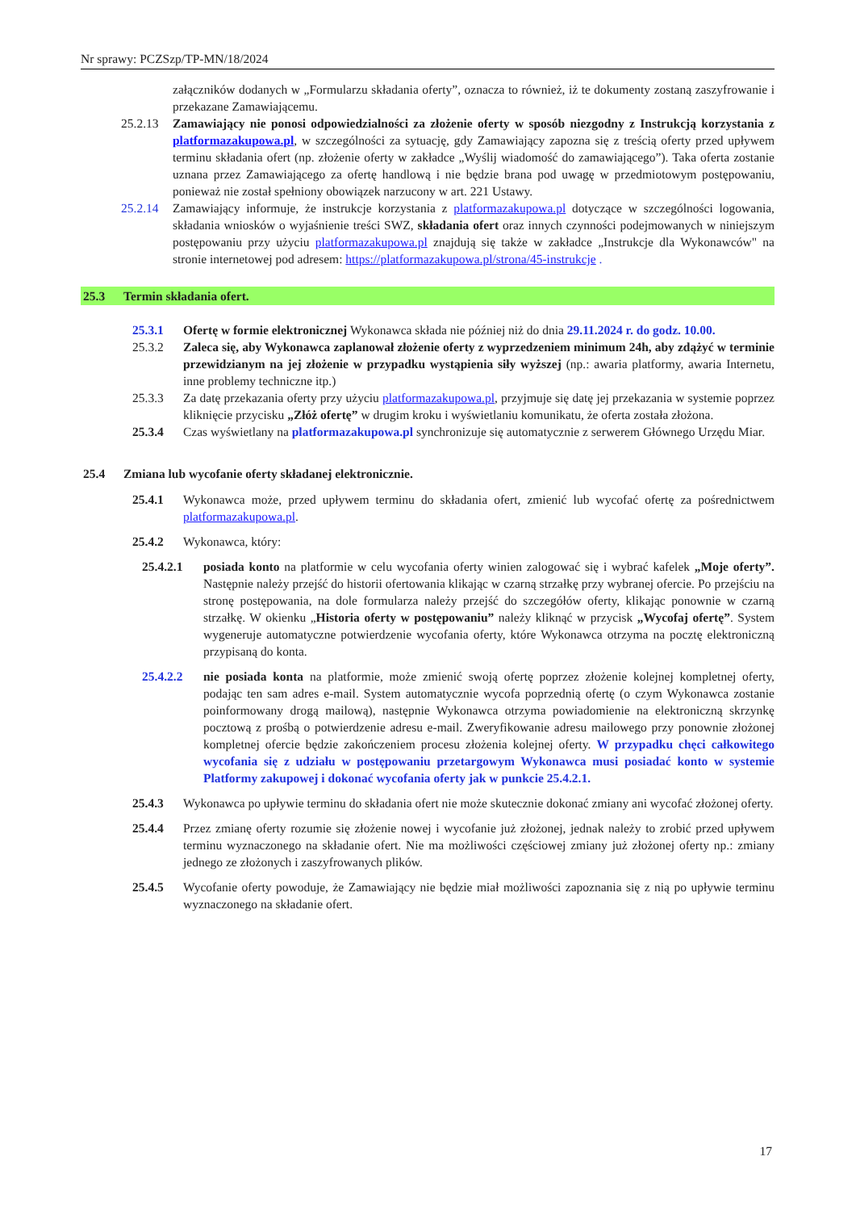Nr sprawy: PCZSzp/TP-MN/18/2024
załączników dodanych w „Formularzu składania oferty”, oznacza to również, iż te dokumenty zostaną zaszyfrowanie i przekazane Zamawiającemu.
25.2.13
Zamawiający nie ponosi odpowiedzialności za złożenie oferty w sposób niezgodny z Instrukcją korzystania z platformazakupowa.pl, w szczególności za sytuację, gdy Zamawiający zapozna się z treścią oferty przed upływem terminu składania ofert (np. złożenie oferty w zakładce „Wyślij wiadomość do zamawiającego”). Taka oferta zostanie uznana przez Zamawiającego za ofertę handlową i nie będzie brana pod uwagę w przedmiotowym postępowaniu, ponieważ nie został spełniony obowiązek narzucony w art. 221 Ustawy.
25.2.14
Zamawiający informuje, że instrukcje korzystania z platformazakupowa.pl dotyczące w szczególności logowania, składania wniosków o wyjaśnienie treści SWZ, składania ofert oraz innych czynności podejmowanych w niniejszym postępowaniu przy użyciu platformazakupowa.pl znajdują się także w zakładce „Instrukcje dla Wykonawców" na stronie internetowej pod adresem: https://platformazakupowa.pl/strona/45-instrukcje .
25.3 Termin składania ofert.
25.3.1 Ofertę w formie elektronicznej Wykonawca składa nie później niż do dnia 29.11.2024 r. do godz. 10.00.
25.3.2 Zaleca się, aby Wykonawca zaplanował złożenie oferty z wyprzedzeniem minimum 24h, aby zdążyć w terminie przewidzianym na jej złożenie w przypadku wystąpienia siły wyższej (np.: awaria platformy, awaria Internetu, inne problemy techniczne itp.)
25.3.3 Za datę przekazania oferty przy użyciu platformazakupowa.pl, przyjmuje się datę jej przekazania w systemie poprzez kliknięcie przycisku „Złóż ofertę” w drugim kroku i wyświetlaniu komunikatu, że oferta została złożona.
25.3.4 Czas wyświetlany na platformazakupowa.pl synchronizuje się automatycznie z serwerem Głównego Urzędu Miar.
25.4 Zmiana lub wycofanie oferty składanej elektronicznie.
25.4.1 Wykonawca może, przed upływem terminu do składania ofert, zmienić lub wycofać ofertę za pośrednictwem platformazakupowa.pl.
25.4.2 Wykonawca, który:
25.4.2.1 posiada konto na platformie w celu wycofania oferty winien zalogować się i wybrać kafelek „Moje oferty”. Następnie należy przejść do historii ofertowania klikając w czarną strzałkę przy wybranej ofercie. Po przejściu na stronę postępowania, na dole formularza należy przejść do szczegółów oferty, klikając ponownie w czarną strzałkę. W okienku „Historia oferty w postępowaniu” należy kliknąć w przycisk „Wycofaj ofertę”. System wygeneruje automatyczne potwierdzenie wycofania oferty, które Wykonawca otrzyma na pocztę elektroniczną przypisaną do konta.
25.4.2.2 nie posiada konta na platformie, może zmienić swoją ofertę poprzez złożenie kolejnej kompletnej oferty, podając ten sam adres e-mail. System automatycznie wycofa poprzednią ofertę (o czym Wykonawca zostanie poinformowany drogą mailową), następnie Wykonawca otrzyma powiadomienie na elektroniczną skrzynkę pocztową z prośbą o potwierdzenie adresu e-mail. Zweryfikowanie adresu mailowego przy ponownie złożonej kompletnej ofercie będzie zakończeniem procesu złożenia kolejnej oferty. W przypadku chęci całkowitego wycofania się z udziału w postępowaniu przetargowym Wykonawca musi posiadać konto w systemie Platformy zakupowej i dokonać wycofania oferty jak w punkcie 25.4.2.1.
25.4.3 Wykonawca po upływie terminu do składania ofert nie może skutecznie dokonać zmiany ani wycofać złożonej oferty.
25.4.4 Przez zmianę oferty rozumie się złożenie nowej i wycofanie już złożonej, jednak należy to zrobić przed upływem terminu wyznaczonego na składanie ofert. Nie ma możliwości częściowej zmiany już złożonej oferty np.: zmiany jednego ze złożonych i zaszyfrowanych plików.
25.4.5 Wycofanie oferty powoduje, że Zamawiający nie będzie miał możliwości zapoznania się z nią po upływie terminu wyznaczonego na składanie ofert.
17